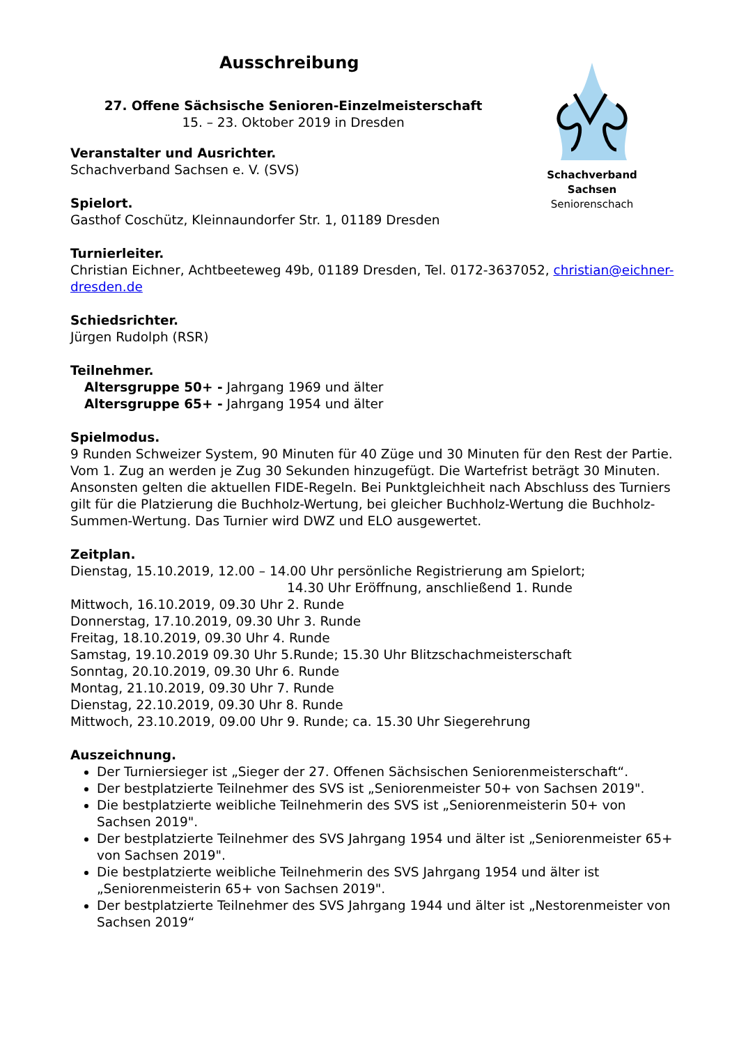Schachverband Sachsen
Seniorenschach
Ausschreibung
27. Offene Sächsische Senioren-Einzelmeisterschaft
15. – 23. Oktober 2019 in Dresden
Veranstalter und Ausrichter.
Schachverband Sachsen e. V. (SVS)
Spielort.
Gasthof Coschütz, Kleinnaundorfer Str. 1, 01189 Dresden
Turnierleiter.
Christian Eichner, Achtbeeteweg 49b, 01189 Dresden, Tel. 0172-3637052, christian@eichner-dresden.de
Schiedsrichter.
Jürgen Rudolph (RSR)
Teilnehmer.
Altersgruppe 50+ - Jahrgang 1969 und älter
Altersgruppe 65+ - Jahrgang 1954 und älter
Spielmodus.
9 Runden Schweizer System, 90 Minuten für 40 Züge und 30 Minuten für den Rest der Partie. Vom 1. Zug an werden je Zug 30 Sekunden hinzugefügt. Die Wartefrist beträgt 30 Minuten. Ansonsten gelten die aktuellen FIDE-Regeln. Bei Punktgleichheit nach Abschluss des Turniers gilt für die Platzierung die Buchholz-Wertung, bei gleicher Buchholz-Wertung die Buchholz-Summen-Wertung. Das Turnier wird DWZ und ELO ausgewertet.
Zeitplan.
Dienstag, 15.10.2019, 12.00 – 14.00 Uhr persönliche Registrierung am Spielort;
14.30 Uhr Eröffnung, anschließend 1. Runde
Mittwoch, 16.10.2019, 09.30 Uhr 2. Runde
Donnerstag, 17.10.2019, 09.30 Uhr 3. Runde
Freitag, 18.10.2019, 09.30 Uhr 4. Runde
Samstag, 19.10.2019 09.30 Uhr 5.Runde; 15.30 Uhr Blitzschachmeisterschaft
Sonntag, 20.10.2019, 09.30 Uhr 6. Runde
Montag, 21.10.2019, 09.30 Uhr 7. Runde
Dienstag, 22.10.2019, 09.30 Uhr 8. Runde
Mittwoch, 23.10.2019, 09.00 Uhr 9. Runde; ca. 15.30 Uhr Siegerehrung
Auszeichnung.
Der Turniersieger ist „Sieger der 27. Offenen Sächsischen Seniorenmeisterschaft“.
Der bestplatzierte Teilnehmer des SVS ist „Seniorenmeister 50+ von Sachsen 2019".
Die bestplatzierte weibliche Teilnehmerin des SVS ist „Seniorenmeisterin 50+ von Sachsen 2019".
Der bestplatzierte Teilnehmer des SVS Jahrgang 1954 und älter ist „Seniorenmeister 65+ von Sachsen 2019".
Die bestplatzierte weibliche Teilnehmerin des SVS Jahrgang 1954 und älter ist „Seniorenmeisterin 65+ von Sachsen 2019".
Der bestplatzierte Teilnehmer des SVS Jahrgang 1944 und älter ist „Nestorenmeister von Sachsen 2019“